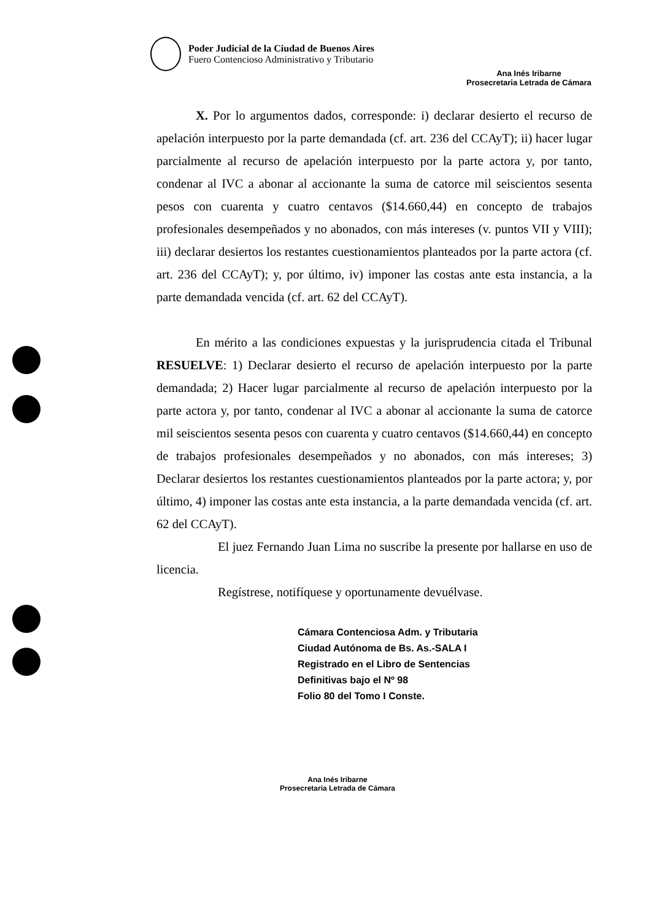Poder Judicial de la Ciudad de Buenos Aires
Fuero Contencioso Administrativo y Tributario
Ana Inés Iribarne
Prosecretaria Letrada de Cámara
X. Por lo argumentos dados, corresponde: i) declarar desierto el recurso de apelación interpuesto por la parte demandada (cf. art. 236 del CCAyT); ii) hacer lugar parcialmente al recurso de apelación interpuesto por la parte actora y, por tanto, condenar al IVC a abonar al accionante la suma de catorce mil seiscientos sesenta pesos con cuarenta y cuatro centavos ($14.660,44) en concepto de trabajos profesionales desempeñados y no abonados, con más intereses (v. puntos VII y VIII); iii) declarar desiertos los restantes cuestionamientos planteados por la parte actora (cf. art. 236 del CCAyT); y, por último, iv) imponer las costas ante esta instancia, a la parte demandada vencida (cf. art. 62 del CCAyT).
En mérito a las condiciones expuestas y la jurisprudencia citada el Tribunal RESUELVE: 1) Declarar desierto el recurso de apelación interpuesto por la parte demandada; 2) Hacer lugar parcialmente al recurso de apelación interpuesto por la parte actora y, por tanto, condenar al IVC a abonar al accionante la suma de catorce mil seiscientos sesenta pesos con cuarenta y cuatro centavos ($14.660,44) en concepto de trabajos profesionales desempeñados y no abonados, con más intereses; 3) Declarar desiertos los restantes cuestionamientos planteados por la parte actora; y, por último, 4) imponer las costas ante esta instancia, a la parte demandada vencida (cf. art. 62 del CCAyT).
El juez Fernando Juan Lima no suscribe la presente por hallarse en uso de licencia.
Regístrese, notifíquese y oportunamente devuélvase.
Cámara Contenciosa Adm. y Tributaria
Ciudad Autónoma de Bs. As.-SALA I
Registrado en el Libro de Sentencias
Definitivas bajo el Nº 98
Folio 80 del Tomo I Conste.
Ana Inés Iribarne
Prosecretaria Letrada de Cámara